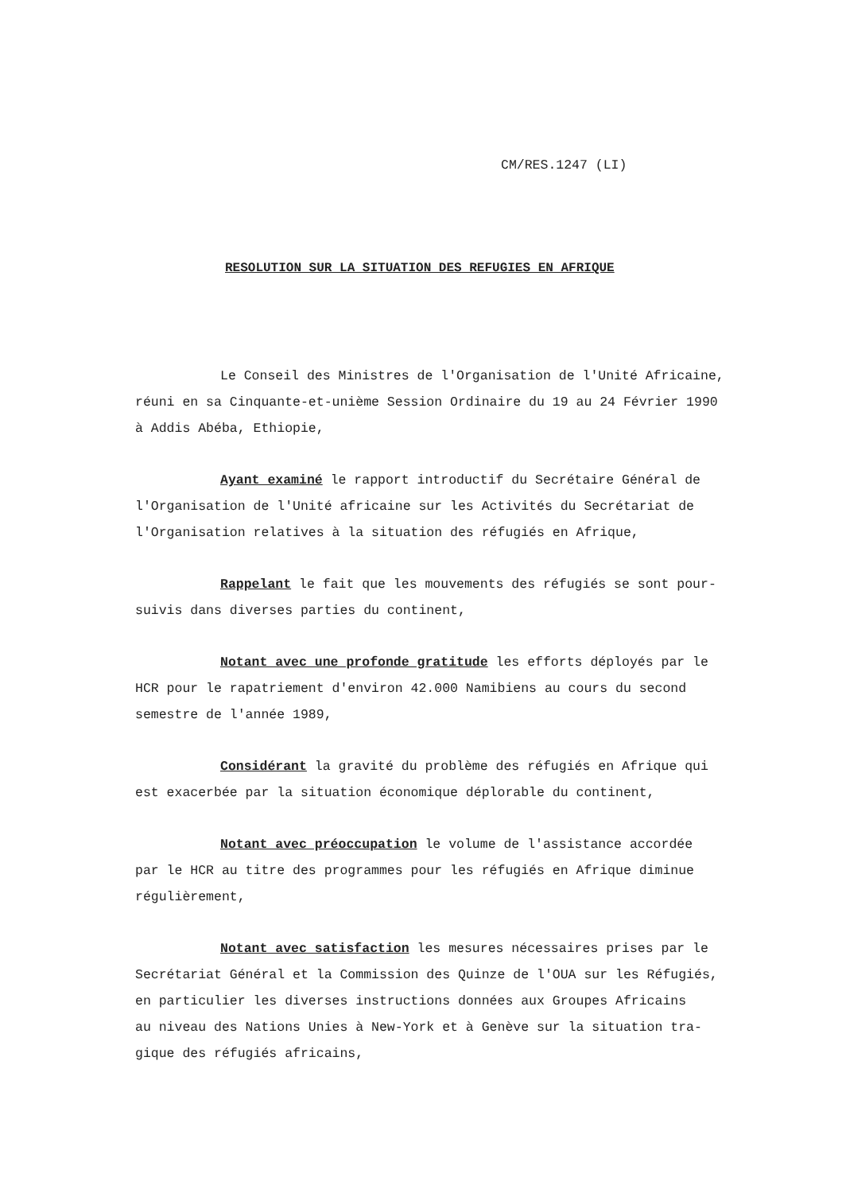CM/RES.1247 (LI)
RESOLUTION SUR LA SITUATION DES REFUGIES EN AFRIQUE
Le Conseil des Ministres de l'Organisation de l'Unité Africaine,
réuni en sa Cinquante-et-unième Session Ordinaire du 19 au 24 Février 1990
à Addis Abéba, Ethiopie,
Ayant examiné le rapport introductif du Secrétaire Général de
l'Organisation de l'Unité africaine sur les Activités du Secrétariat de
l'Organisation relatives à la situation des réfugiés en Afrique,
Rappelant le fait que les mouvements des réfugiés se sont pour-
suivis dans diverses parties du continent,
Notant avec une profonde gratitude les efforts déployés par le
HCR pour le rapatriement d'environ 42.000 Namibiens au cours du second
semestre de l'année 1989,
Considérant la gravité du problème des réfugiés en Afrique qui
est exacerbée par la situation économique déplorable du continent,
Notant avec préoccupation le volume de l'assistance accordée
par le HCR au titre des programmes pour les réfugiés en Afrique diminue
régulièrement,
Notant avec satisfaction les mesures nécessaires prises par le
Secrétariat Général et la Commission des Quinze de l'OUA sur les Réfugiés,
en particulier les diverses instructions données aux Groupes Africains
au niveau des Nations Unies à New-York et à Genève sur la situation tra-
gique des réfugiés africains,